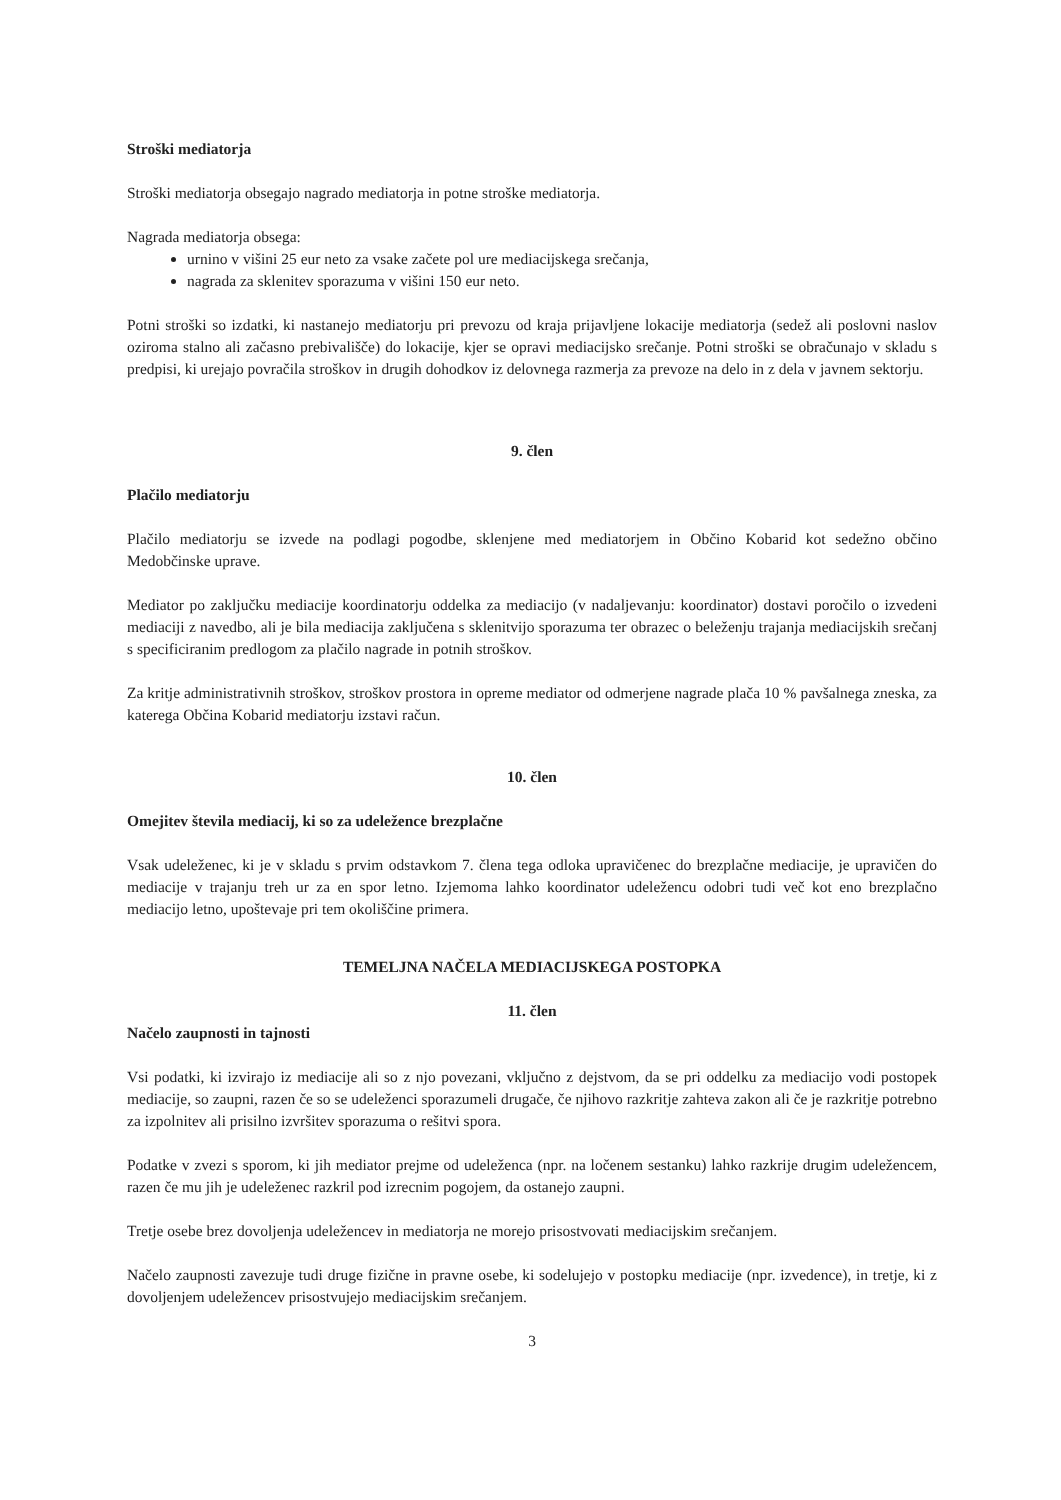Stroški mediatorja
Stroški mediatorja obsegajo nagrado mediatorja in potne stroške mediatorja.
Nagrada mediatorja obsega:
urnino v višini 25 eur neto za vsake začete pol ure mediacijskega srečanja,
nagrada za sklenitev sporazuma v višini 150 eur neto.
Potni stroški so izdatki, ki nastanejo mediatorju pri prevozu od kraja prijavljene lokacije mediatorja (sedež ali poslovni naslov oziroma stalno ali začasno prebivališče) do lokacije, kjer se opravi mediacijsko srečanje. Potni stroški se obračunajo v skladu s predpisi, ki urejajo povračila stroškov in drugih dohodkov iz delovnega razmerja za prevoze na delo in z dela v javnem sektorju.
9. člen
Plačilo mediatorju
Plačilo mediatorju se izvede na podlagi pogodbe, sklenjene med mediatorjem in Občino Kobarid kot sedežno občino Medobčinske uprave.
Mediator po zaključku mediacije koordinatorju oddelka za mediacijo (v nadaljevanju: koordinator) dostavi poročilo o izvedeni mediaciji z navedbo, ali je bila mediacija zaključena s sklenitvijo sporazuma ter obrazec o beleženju trajanja mediacijskih srečanj s specificiranim predlogom za plačilo nagrade in potnih stroškov.
Za kritje administrativnih stroškov, stroškov prostora in opreme mediator od odmerjene nagrade plača 10 % pavšalnega zneska, za katerega Občina Kobarid mediatorju izstavi račun.
10. člen
Omejitev števila mediacij, ki so za udeležence brezplačne
Vsak udeleženec, ki je v skladu s prvim odstavkom 7. člena tega odloka upravičenec do brezplačne mediacije, je upravičen do mediacije v trajanju treh ur za en spor letno. Izjemoma lahko koordinator udeležencu odobri tudi več kot eno brezplačno mediacijo letno, upoštevaje pri tem okoliščine primera.
TEMELJNA NAČELA MEDIACIJSKEGA POSTOPKA
11. člen
Načelo zaupnosti in tajnosti
Vsi podatki, ki izvirajo iz mediacije ali so z njo povezani, vključno z dejstvom, da se pri oddelku za mediacijo vodi postopek mediacije, so zaupni, razen če so se udeleženci sporazumeli drugače, če njihovo razkritje zahteva zakon ali če je razkritje potrebno za izpolnitev ali prisilno izvršitev sporazuma o rešitvi spora.
Podatke v zvezi s sporom, ki jih mediator prejme od udeleženca (npr. na ločenem sestanku) lahko razkrije drugim udeležencem, razen če mu jih je udeleženec razkril pod izrecnim pogojem, da ostanejo zaupni.
Tretje osebe brez dovoljenja udeležencev in mediatorja ne morejo prisostvovati mediacijskim srečanjem.
Načelo zaupnosti zavezuje tudi druge fizične in pravne osebe, ki sodelujejo v postopku mediacije (npr. izvedence), in tretje, ki z dovoljenjem udeležencev prisostvujejo mediacijskim srečanjem.
3